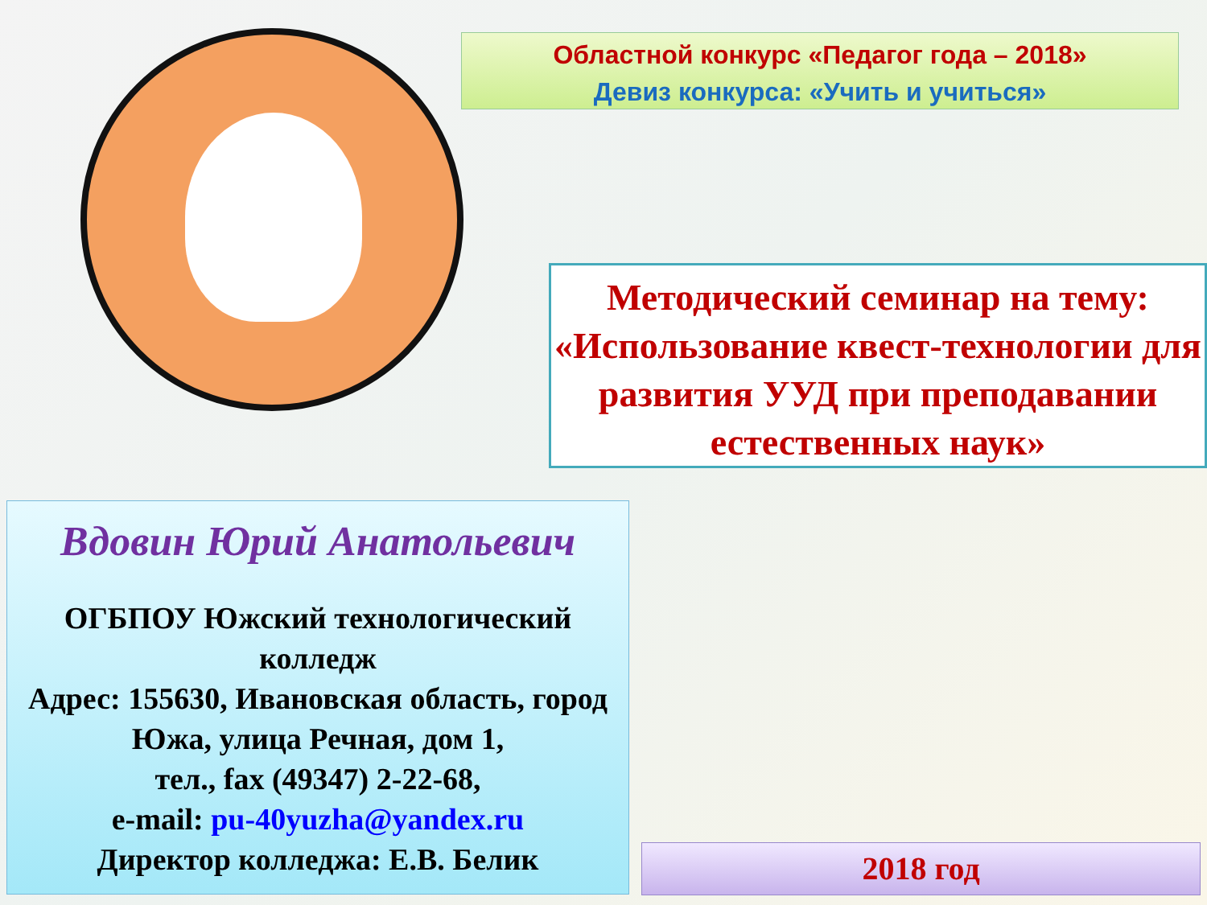Областной конкурс «Педагог года – 2018»
Девиз конкурса: «Учить и учиться»
Методический семинар на тему:
«Использование квест-технологии для развития УУД при преподавании естественных наук»
Вдовин Юрий Анатольевич
ОГБПОУ Южский технологический колледж
Адрес: 155630, Ивановская область, город Южа, улица Речная, дом 1,
тел., fax (49347) 2-22-68,
e-mail: pu-40yuzha@yandex.ru
Директор колледжа: Е.В. Белик
2018 год